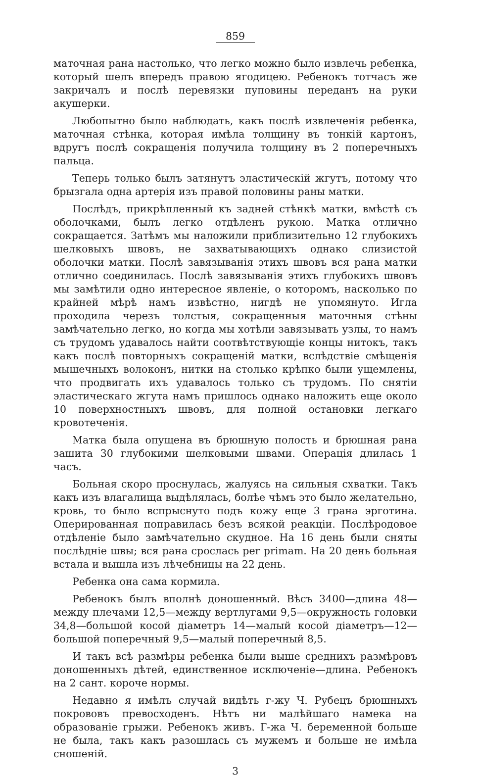859
маточная рана настолько, что легко можно было извлечь ребенка, который шелъ впередъ правою ягодицею. Ребенокъ тотчасъ же закричалъ и послѣ перевязки пуповины переданъ на руки акушерки.
Любопытно было наблюдать, какъ послѣ извлеченія ребенка, маточная стѣнка, которая имѣла толщину въ тонкій картонъ, вдругъ послѣ сокращенія получила толщину въ 2 поперечныхъ пальца.
Теперь только былъ затянутъ эластическій жгутъ, потому что брызгала одна артерія изъ правой половины раны матки.
Послѣдъ, прикрѣпленный къ задней стѣнкѣ матки, вмѣстѣ съ оболочками, былъ легко отдѣленъ рукою. Матка отлично сокращается. Затѣмъ мы наложили приблизительно 12 глубокихъ шелковыхъ швовъ, не захватывающихъ однако слизистой оболочки матки. Послѣ завязыванія этихъ швовъ вся рана матки отлично соединилась. Послѣ завязыванія этихъ глубокихъ швовъ мы замѣтили одно интересное явленіе, о которомъ, насколько по крайней мѣрѣ намъ извѣстно, нигдѣ не упомянуто. Игла проходила черезъ толстыя, сокращенныя маточныя стѣны замѣчательно легко, но когда мы хотѣли завязывать узлы, то намъ съ трудомъ удавалось найти соотвѣтствующіе концы нитокъ, такъ какъ послѣ повторныхъ сокращеній матки, вслѣдствіе смѣщенія мышечныхъ волоконъ, нитки на столько крѣпко были ущемлены, что продвигать ихъ удавалось только съ трудомъ. По снятіи эластическаго жгута намъ пришлось однако наложить еще около 10 поверхностныхъ швовъ, для полной остановки легкаго кровотеченія.
Матка была опущена въ брюшную полость и брюшная рана зашита 30 глубокими шелковыми швами. Операція длилась 1 часъ.
Больная скоро проснулась, жалуясь на сильныя схватки. Такъ какъ изъ влагалища выдѣлялась, болѣе чѣмъ это было желательно, кровь, то было вспрыснуто подъ кожу еще 3 грана эрготина. Оперированная поправилась безъ всякой реакціи. Послѣродовое отдѣленіе было замѣчательно скудное. На 16 день были сняты послѣдніе швы; вся рана срослась per primam. На 20 день больная встала и вышла изъ лѣчебницы на 22 день.
Ребенка она сама кормила.
Ребенокъ былъ вполнѣ доношенный. Вѣсъ 3400—длина 48—между плечами 12,5—между вертлугами 9,5—окружность головки 34,8—большой косой діаметръ 14—малый косой діаметръ—12—большой поперечный 9,5—малый поперечный 8,5.
И такъ всѣ размѣры ребенка были выше среднихъ размѣровъ доношенныхъ дѣтей, единственное исключеніе—длина. Ребенокъ на 2 сант. короче нормы.
Недавно я имѣлъ случай видѣть г-жу Ч. Рубецъ брюшныхъ покрововъ превосходенъ. Нѣтъ ни малѣйшаго намека на образованіе грыжи. Ребенокъ живъ. Г-жа Ч. беременной больше не была, такъ какъ разошлась съ мужемъ и больше не имѣла сношеній.
3